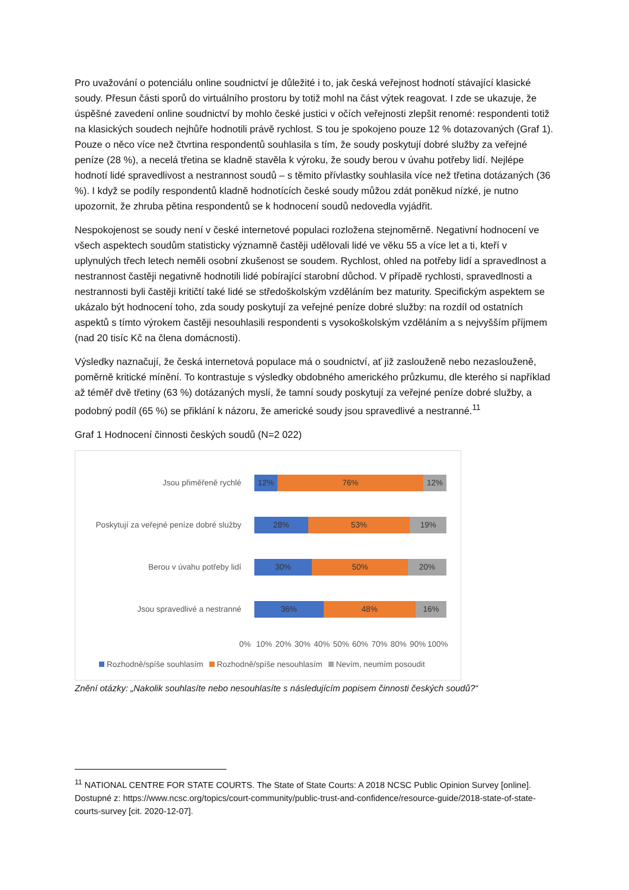Pro uvažování o potenciálu online soudnictví je důležité i to, jak česká veřejnost hodnotí stávající klasické soudy. Přesun části sporů do virtuálního prostoru by totiž mohl na část výtek reagovat. I zde se ukazuje, že úspěšné zavedení online soudnictví by mohlo české justici v očích veřejnosti zlepšit renomé: respondenti totiž na klasických soudech nejhůře hodnotili právě rychlost. S tou je spokojeno pouze 12 % dotazovaných (Graf 1). Pouze o něco více než čtvrtina respondentů souhlasila s tím, že soudy poskytují dobré služby za veřejné peníze (28 %), a necelá třetina se kladně stavěla k výroku, že soudy berou v úvahu potřeby lidí. Nejlépe hodnotí lidé spravedlivost a nestrannost soudů – s těmito přívlastky souhlasila více než třetina dotázaných (36 %). I když se podíly respondentů kladně hodnotících české soudy můžou zdát poněkud nízké, je nutno upozornit, že zhruba pětina respondentů se k hodnocení soudů nedovedla vyjádřit.
Nespokojenost se soudy není v české internetové populaci rozložena stejnoměrně. Negativní hodnocení ve všech aspektech soudům statisticky významně častěji udělovali lidé ve věku 55 a více let a ti, kteří v uplynulých třech letech neměli osobní zkušenost se soudem. Rychlost, ohled na potřeby lidí a spravedlnost a nestrannost častěji negativně hodnotili lidé pobírající starobní důchod. V případě rychlosti, spravedlnosti a nestrannosti byli častěji kritičtí také lidé se středoškolským vzděláním bez maturity. Specifickým aspektem se ukázalo být hodnocení toho, zda soudy poskytují za veřejné peníze dobré služby: na rozdíl od ostatních aspektů s tímto výrokem častěji nesouhlasili respondenti s vysokoškolským vzděláním a s nejvyšším příjmem (nad 20 tisíc Kč na člena domácnosti).
Výsledky naznačují, že česká internetová populace má o soudnictví, ať již zaslouženě nebo nezaslouženě, poměrně kritické mínění. To kontrastuje s výsledky obdobného amerického průzkumu, dle kterého si například až téměř dvě třetiny (63 %) dotázaných myslí, že tamní soudy poskytují za veřejné peníze dobré služby, a podobný podíl (65 %) se přiklání k názoru, že americké soudy jsou spravedlivé a nestranné.<sup>11</sup>
Graf 1 Hodnocení činnosti českých soudů (N=2 022)
Jsou přiměřeně rychlé
12% 76% 12%
Poskytují za veřejné peníze dobré služby
28% 53% 19%
Berou v úvahu potřeby lidí
30% 50% 20%
Jsou spravedlivé a nestranné
36% 48% 16%
0% 10% 20% 30% 40% 50% 60% 70% 80% 90% 100%
Rozhodně/spíše souhlasím Rozhodně/spíše nesouhlasím Nevím, neumím posoudit
Znění otázky: „Nakolik souhlasíte nebo nesouhlasíte s následujícím popisem činnosti českých soudů?“
<sup>11</sup> NATIONAL CENTRE FOR STATE COURTS. The State of State Courts: A 2018 NCSC Public Opinion Survey [online]. Dostupné z: https://www.ncsc.org/topics/court-community/public-trust-and-confidence/resource-guide/2018-state-of-state-courts-survey [cit. 2020-12-07].